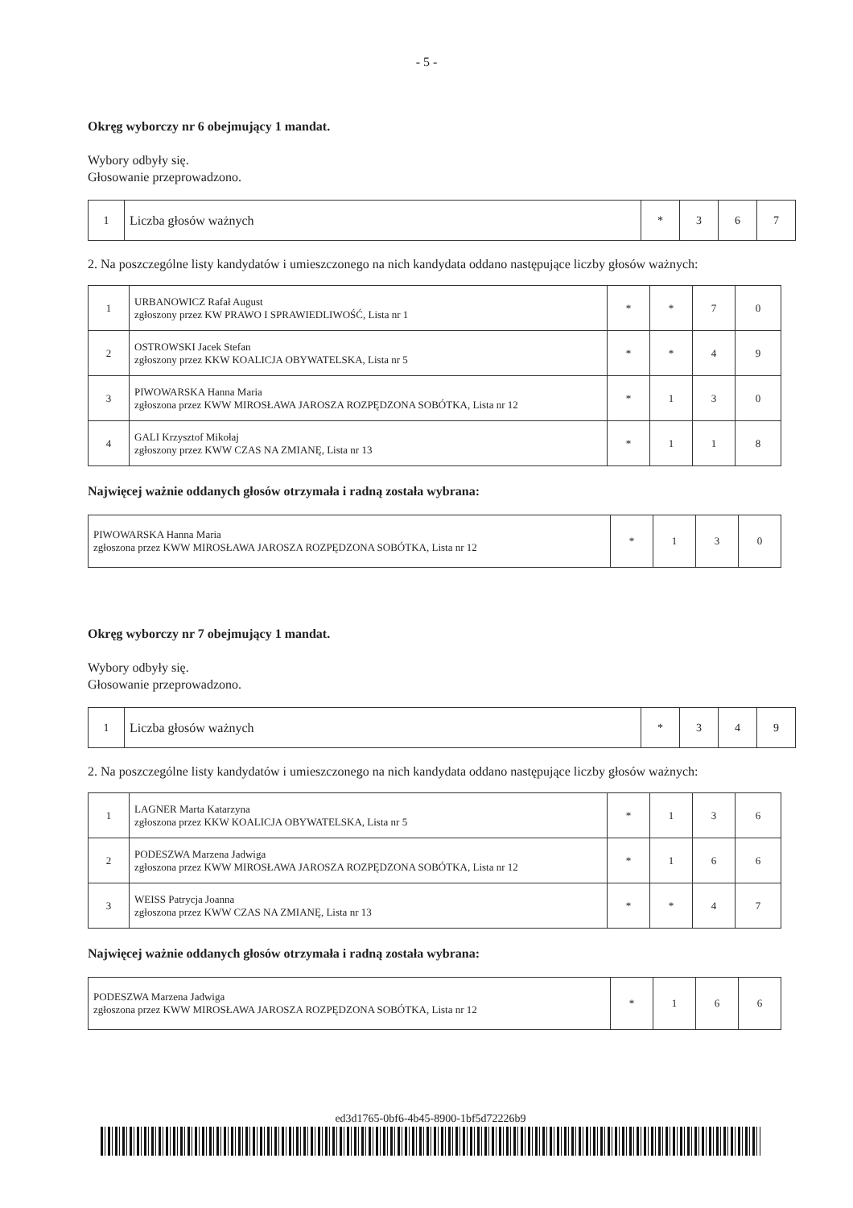- 5 -
Okręg wyborczy nr 6 obejmujący 1 mandat.
Wybory odbyły się.
Głosowanie przeprowadzono.
| 1 | Liczba głosów ważnych | * | 3 | 6 | 7 |
2. Na poszczególne listy kandydatów i umieszczonego na nich kandydata oddano następujące liczby głosów ważnych:
| 1 | URBANOWICZ Rafał August zgłoszony przez KW PRAWO I SPRAWIEDLIWOŚĆ, Lista nr 1 | * | * | 7 | 0 |
| 2 | OSTROWSKI Jacek Stefan zgłoszony przez KKW KOALICJA OBYWATELSKA, Lista nr 5 | * | * | 4 | 9 |
| 3 | PIWOWARSKA Hanna Maria zgłoszona przez KWW MIROSŁAWA JAROSZA ROZPĘDZONA SOBÓTKA, Lista nr 12 | * | 1 | 3 | 0 |
| 4 | GALI Krzysztof Mikołaj zgłoszony przez KWW CZAS NA ZMIANĘ, Lista nr 13 | * | 1 | 1 | 8 |
Najwięcej ważnie oddanych głosów otrzymała i radną została wybrana:
| PIWOWARSKA Hanna Maria zgłoszona przez KWW MIROSŁAWA JAROSZA ROZPĘDZONA SOBÓTKA, Lista nr 12 | * | 1 | 3 | 0 |
Okręg wyborczy nr 7 obejmujący 1 mandat.
Wybory odbyły się.
Głosowanie przeprowadzono.
| 1 | Liczba głosów ważnych | * | 3 | 4 | 9 |
2. Na poszczególne listy kandydatów i umieszczonego na nich kandydata oddano następujące liczby głosów ważnych:
| 1 | LAGNER Marta Katarzyna zgłoszona przez KKW KOALICJA OBYWATELSKA, Lista nr 5 | * | 1 | 3 | 6 |
| 2 | PODESZWA Marzena Jadwiga zgłoszona przez KWW MIROSŁAWA JAROSZA ROZPĘDZONA SOBÓTKA, Lista nr 12 | * | 1 | 6 | 6 |
| 3 | WEISS Patrycja Joanna zgłoszona przez KWW CZAS NA ZMIANĘ, Lista nr 13 | * | * | 4 | 7 |
Najwięcej ważnie oddanych głosów otrzymała i radną została wybrana:
| PODESZWA Marzena Jadwiga zgłoszona przez KWW MIROSŁAWA JAROSZA ROZPĘDZONA SOBÓTKA, Lista nr 12 | * | 1 | 6 | 6 |
ed3d1765-0bf6-4b45-8900-1bf5d72226b9